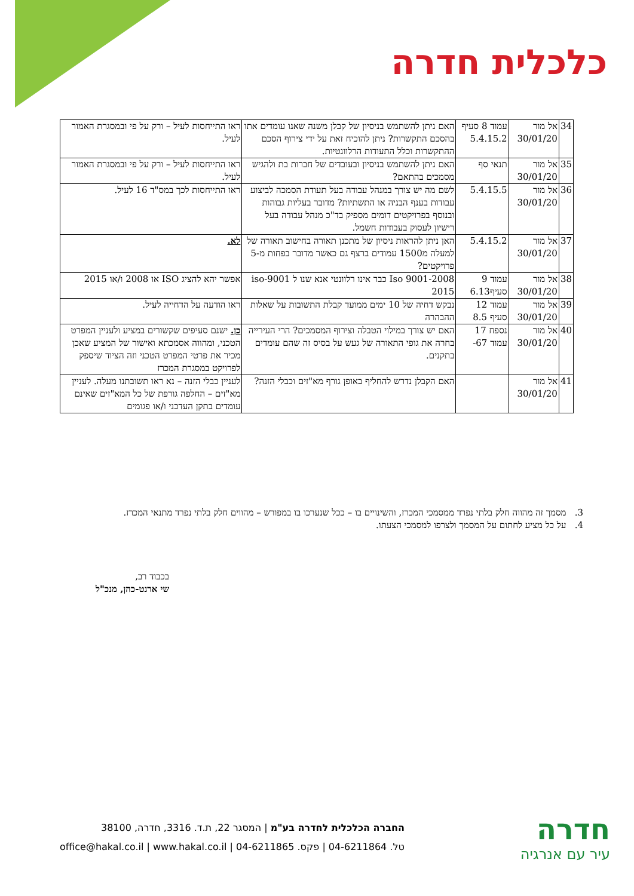כלכלית חדרה
| 34 | אל מור 30/01/20 | עמוד 8 סעיף 5.4.15.2 | האם ניתן להשתמש בניסיון של קבלן משנה שאנו עומדים אתו בהסכם התקשרות? ניתן להוכיח זאת על ידי צירוף הסכם ההתקשרות וכלל התעודות הרלוונטיות. | ראו התייחסות לעיל – ורק על פי ובמסגרת האמור לעיל. |
| 35 | אל מור 30/01/20 | תנאי סף | האם ניתן להשתמש בניסיון ובעובדים של חברות בת ולהגיש מסמכים בהתאם? | ראו התייחסות לעיל – ורק על פי ובמסגרת האמור לעיל. |
| 36 | אל מור 30/01/20 | 5.4.15.5 | לשם מה יש צורך במנהל עבודה בעל תעודת הסמכה לביצוע עבודות בענף הבניה או התשתיות? מדובר בעליות גבוהות ובנוסף בפרויקטים דומים מספיק בד"כ מנהל עבודה בעל רישיון לעסוק בעבודות חשמל. | ראו התייחסות לכך במס"ד 16 לעיל. |
| 37 | אל מור 30/01/20 | 5.4.15.2 | האן ניתן להראות ניסיון של מתכנן תאורה בחישוב תאורה של למעלה מ1500 עמודים ברצף גם כאשר מדובר בפחות מ-5 פרויקטים? | לא. |
| 38 | אל מור 30/01/20 | עמוד 9 סעיף6.13 | Iso 9001-2008 כבר אינו רלוונטי אנא שנו ל iso-9001 2015 | אפשר יהא להציג ISO או 2008 ו/או 2015 |
| 39 | אל מור 30/01/20 | עמוד 12 סעיף 8.5 | נבקש דחיה של 10 ימים ממועד קבלת התשובות על שאלות ההבהרה | ראו הודעה על הדחייה לעיל. |
| 40 | אל מור 30/01/20 | נספח 17 עמוד 67- | האם יש צורך במילוי הטבלה וצירוף המסמכים? הרי העירייה בחרה את גופי התאורה של געש על בסיס זה שהם עומדים בתקנים. | כן. ישנם סעיפים שקשורים במציע ולעניין המפרט הטכני, ומהווה אסמכתא ואישור של המציע שאכן מכיר את פרטי המפרט הטכני וזה הציוד שיספק לפרויקט במסגרת המכרז |
| 41 | אל מור 30/01/20 | | האם הקבלן נדרש להחליף באופן גורף מא"זים וכבלי הזנה? | לעניין כבלי הזנה – נא ראו תשובתנו מעלה. לעניין מא"זים – החלפה גורפת של כל המא"זים שאינם עומדים בתקן העדכני ו/או פגומים |
3. מסמך זה מהווה חלק בלתי נפרד ממסמכי המכרז, והשינויים בו – ככל שנערכו בו במפורש – מהווים חלק בלתי נפרד מתנאי המכרז.
4. על כל מציע לחתום על המסמך ולצרפו למסמכי הצעתו.
בכבוד רב,
שי ארנט-כהן, מנכ"ל
חדרה
עיר עם אנרגיה
החברה הכלכלית לחדרה בע"מ | המסגר 22, ת.ד. 3316, חדרה, 38100
טל. 04-6211864 | פקס. 04-6211865 | office@hakal.co.il | www.hakal.co.il